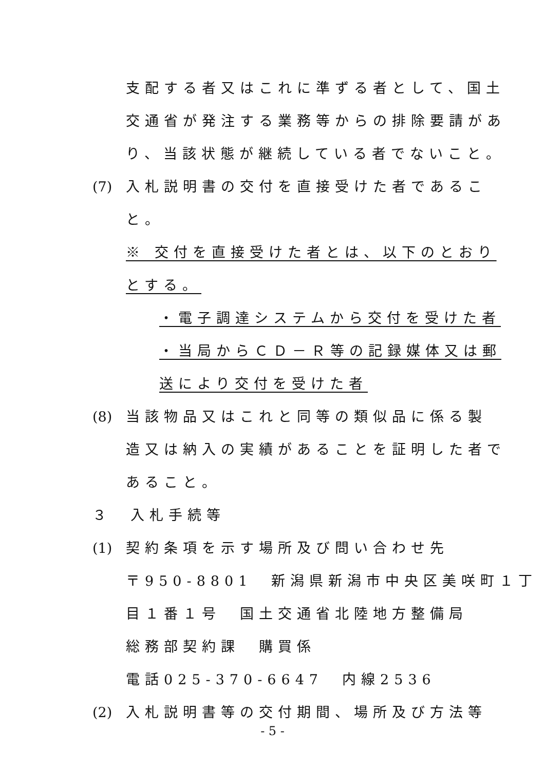支配する者又はこれに準ずる者として、国土
交通省が発注する業務等からの排除要請があ
り、当該状態が継続している者でないこと。
(7) 入札説明書の交付を直接受けた者であるこ
と。
※ 交付を直接受けた者とは、以下のとおり
とする。
・電子調達システムから交付を受けた者
・当局からＣＤ－Ｒ等の記録媒体又は郵
送により交付を受けた者
(8) 当該物品又はこれと同等の類似品に係る製
造又は納入の実績があることを証明した者で
あること。
３　入札手続等
(1) 契約条項を示す場所及び問い合わせ先
〒950-8801　新潟県新潟市中央区美咲町１丁
目１番１号　国土交通省北陸地方整備局
総務部契約課　購買係
電話025-370-6647　内線2536
(2) 入札説明書等の交付期間、場所及び方法等
- 5 -